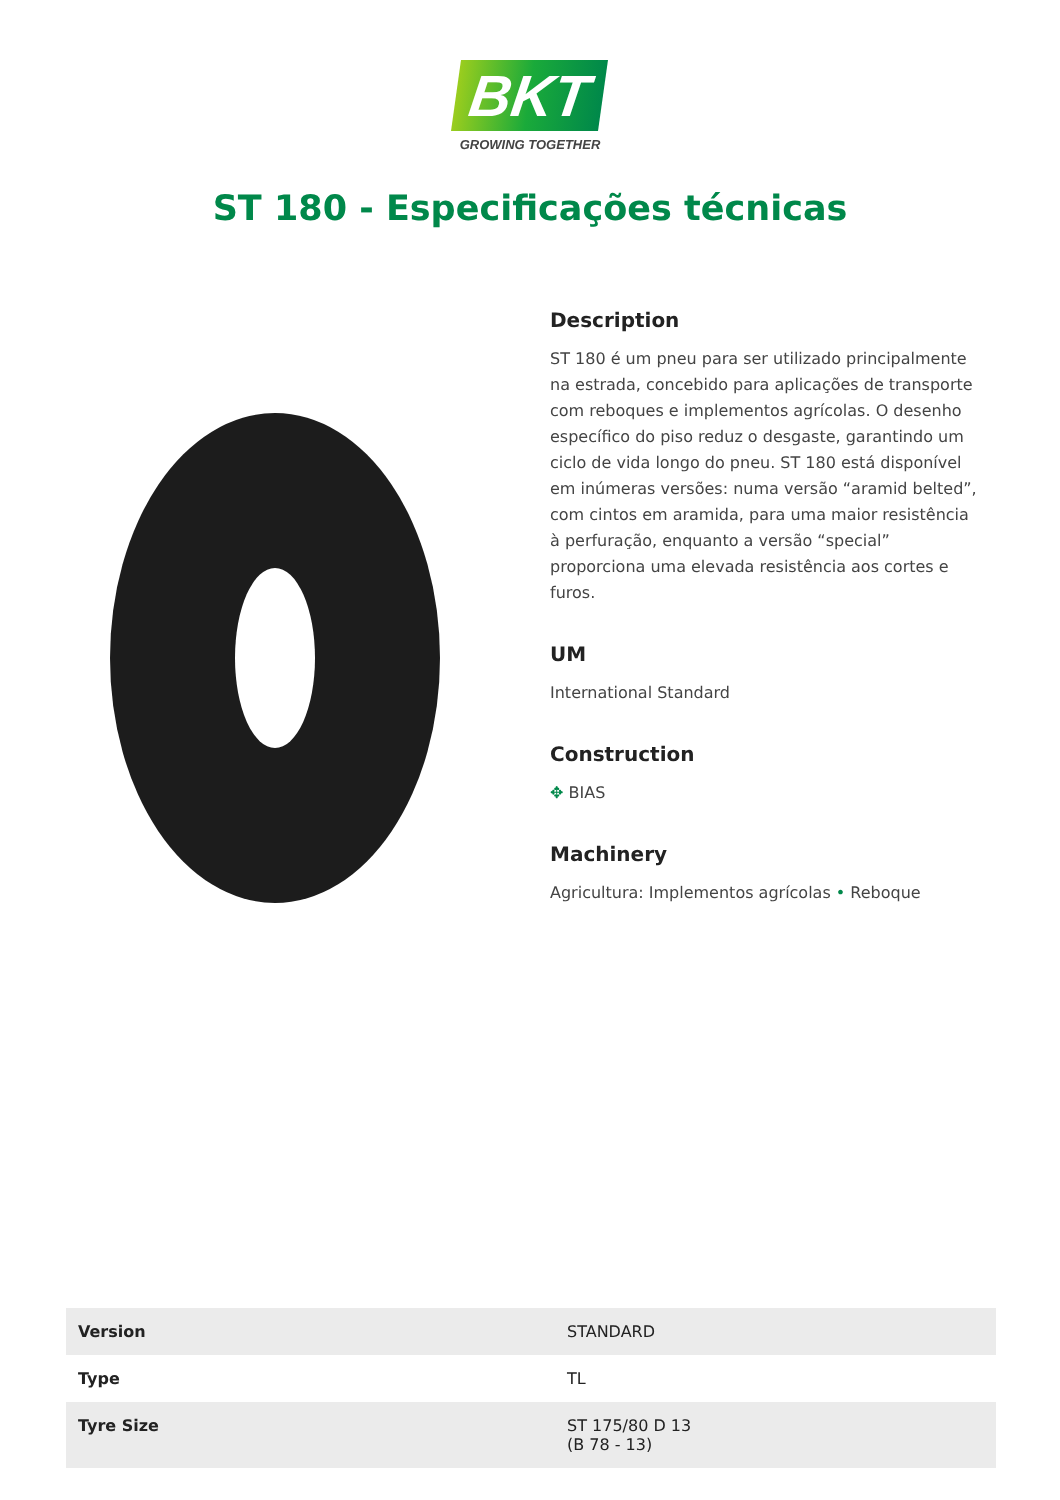BKT
GROWING TOGETHER
ST 180 - Especificações técnicas
Description
ST 180 é um pneu para ser utilizado principalmente na estrada, concebido para aplicações de transporte com reboques e implementos agrícolas. O desenho específico do piso reduz o desgaste, garantindo um ciclo de vida longo do pneu. ST 180 está disponível em inúmeras versões: numa versão “aramid belted”, com cintos em aramida, para uma maior resistência à perfuração, enquanto a versão “special” proporciona uma elevada resistência aos cortes e furos.
UM
International Standard
Construction
✥ BIAS
Machinery
Agricultura: Implementos agrícolas • Reboque
| Version | STANDARD |
| Type | TL |
| Tyre Size | ST 175/80 D 13 (B 78 - 13) |